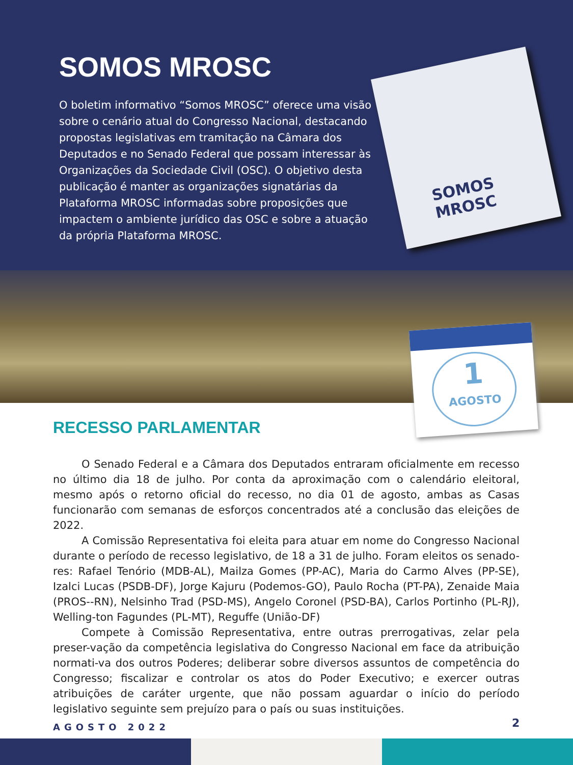SOMOS MROSC
O boletim informativo “Somos MROSC” oferece uma visão sobre o cenário atual do Congresso Nacional, destacando propostas legislativas em tramitação na Câmara dos Deputados e no Senado Federal que possam interessar às Organizações da Sociedade Civil (OSC). O objetivo desta publicação é manter as organizações signatárias da Plataforma MROSC informadas sobre proposições que impactem o ambiente jurídico das OSC e sobre a atuação da própria Plataforma MROSC.
SOMOS
MROSC
1
AGOSTO
RECESSO PARLAMENTAR
O Senado Federal e a Câmara dos Deputados entraram oficialmente em recesso no último dia 18 de julho. Por conta da aproximação com o calendário eleitoral, mesmo após o retorno oficial do recesso, no dia 01 de agosto, ambas as Casas funcionarão com semanas de esforços concentrados até a conclusão das eleições de 2022.
A Comissão Representativa foi eleita para atuar em nome do Congresso Nacional durante o período de recesso legislativo, de 18 a 31 de julho. Foram eleitos os senado-res: Rafael Tenório (MDB-AL), Mailza Gomes (PP-AC), Maria do Carmo Alves (PP-SE), Izalci Lucas (PSDB-DF), Jorge Kajuru (Podemos-GO), Paulo Rocha (PT-PA), Zenaide Maia (PROS--RN), Nelsinho Trad (PSD-MS), Angelo Coronel (PSD-BA), Carlos Portinho (PL-RJ), Welling-ton Fagundes (PL-MT), Reguffe (União-DF)
Compete à Comissão Representativa, entre outras prerrogativas, zelar pela preser-vação da competência legislativa do Congresso Nacional em face da atribuição normati-va dos outros Poderes; deliberar sobre diversos assuntos de competência do Congresso; fiscalizar e controlar os atos do Poder Executivo; e exercer outras atribuições de caráter urgente, que não possam aguardar o início do período legislativo seguinte sem prejuízo para o país ou suas instituições.
AGOSTO 2022 2